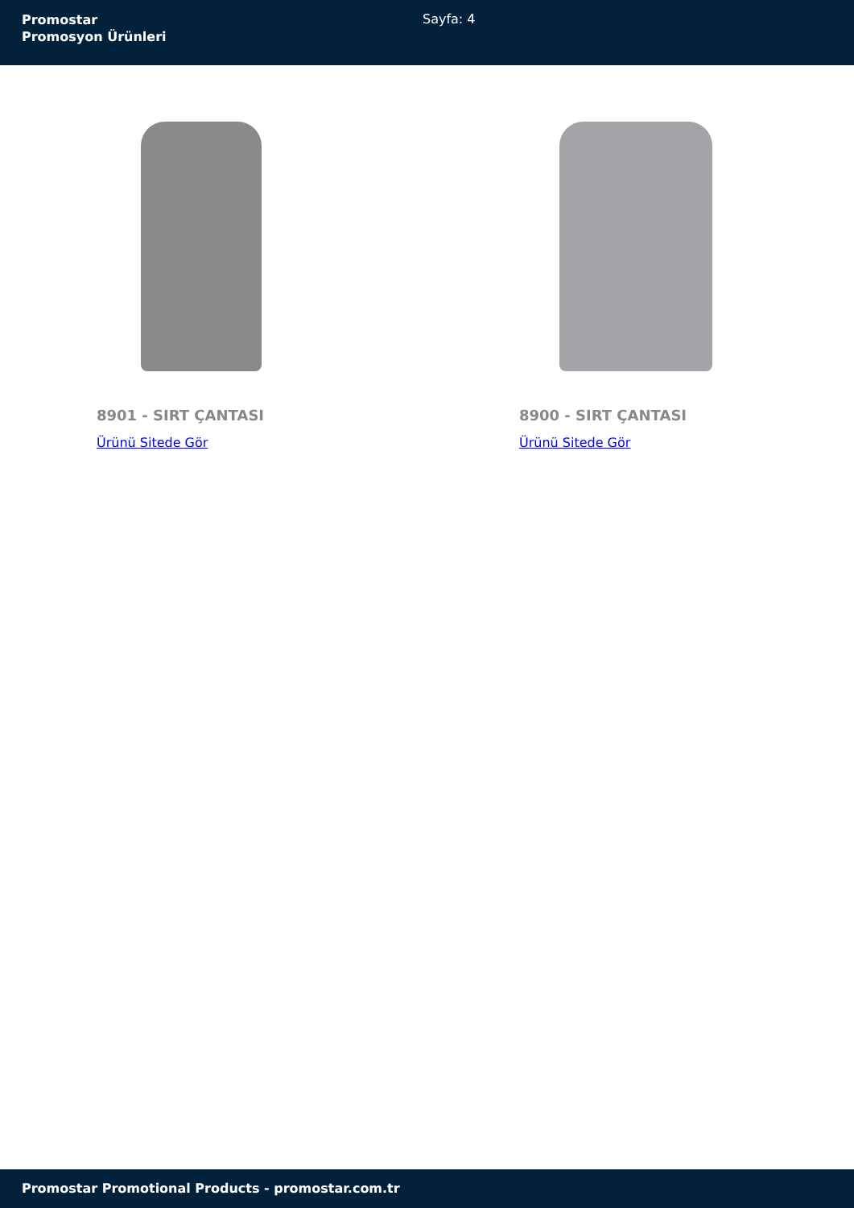Promostar
Promosyon Ürünleri
Sayfa: 4
8901 - SIRT ÇANTASI
Ürünü Sitede Gör
8900 - SIRT ÇANTASI
Ürünü Sitede Gör
Promostar Promotional Products - promostar.com.tr